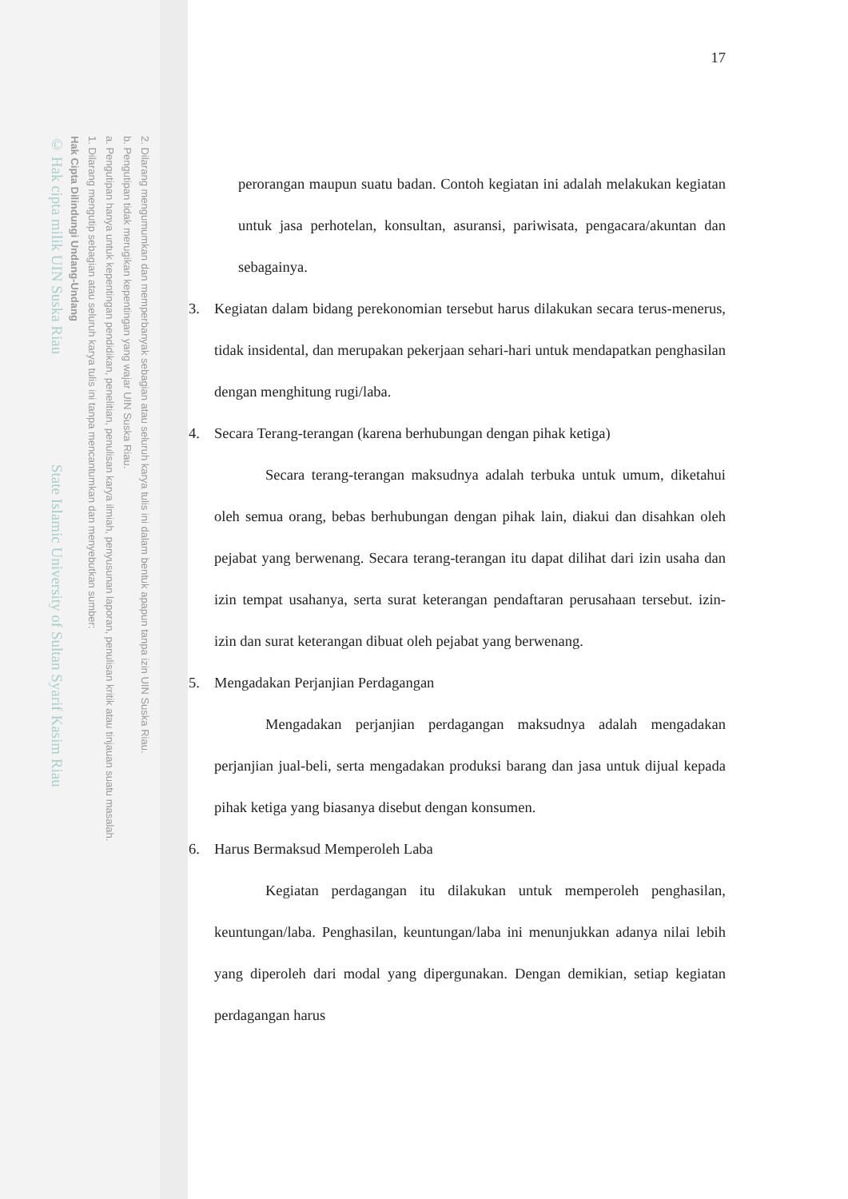2. Dilarang mengumumkan dan memperbanyak sebagian atau seluruh karya tulis ini dalam bentuk apapun tanpa izin UIN Suska Riau.
b. Pengutipan tidak merugikan kepentingan yang wajar UIN Suska Riau.
a. Pengutipan hanya untuk kepentingan pendidikan, penelitian, penulisan karya ilmiah, penyusunan laporan, penulisan kritik atau tinjauan suatu masalah.
1. Dilarang mengutip sebagian atau seluruh karya tulis ini tanpa mencantumkan dan menyebutkan sumber:
Hak Cipta Dilindungi Undang-Undang
© Hak cipta milik UIN Suska Riau State Islamic University of Sultan Syarif Kasim Riau
17
perorangan maupun suatu badan. Contoh kegiatan ini adalah melakukan kegiatan untuk jasa perhotelan, konsultan, asuransi, pariwisata, pengacara/akuntan dan sebagainya.
3. Kegiatan dalam bidang perekonomian tersebut harus dilakukan secara terus-menerus, tidak insidental, dan merupakan pekerjaan sehari-hari untuk mendapatkan penghasilan dengan menghitung rugi/laba.
4. Secara Terang-terangan (karena berhubungan dengan pihak ketiga)
Secara terang-terangan maksudnya adalah terbuka untuk umum, diketahui oleh semua orang, bebas berhubungan dengan pihak lain, diakui dan disahkan oleh pejabat yang berwenang. Secara terang-terangan itu dapat dilihat dari izin usaha dan izin tempat usahanya, serta surat keterangan pendaftaran perusahaan tersebut. izin-izin dan surat keterangan dibuat oleh pejabat yang berwenang.
5. Mengadakan Perjanjian Perdagangan
Mengadakan perjanjian perdagangan maksudnya adalah mengadakan perjanjian jual-beli, serta mengadakan produksi barang dan jasa untuk dijual kepada pihak ketiga yang biasanya disebut dengan konsumen.
6. Harus Bermaksud Memperoleh Laba
Kegiatan perdagangan itu dilakukan untuk memperoleh penghasilan, keuntungan/laba. Penghasilan, keuntungan/laba ini menunjukkan adanya nilai lebih yang diperoleh dari modal yang dipergunakan. Dengan demikian, setiap kegiatan perdagangan harus